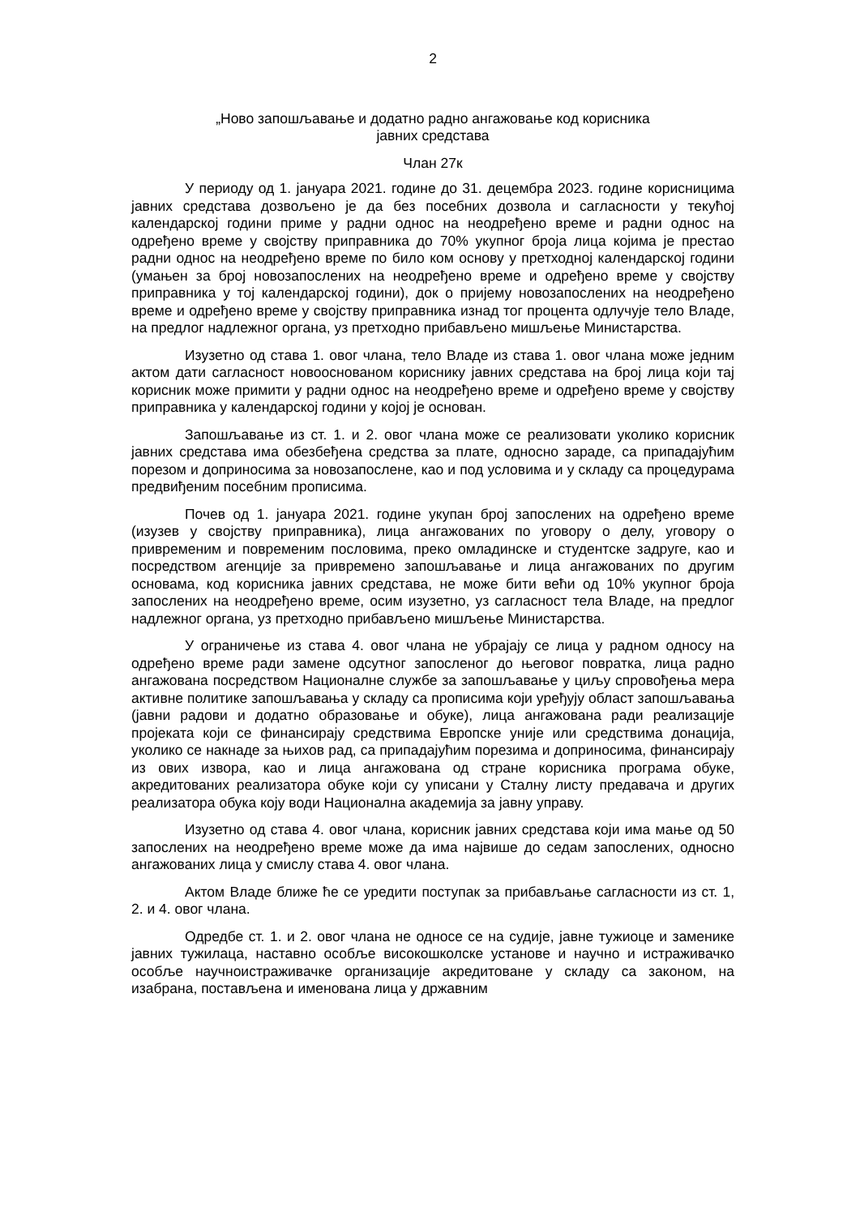2
„Ново запошљавање и додатно радно ангажовање код корисника
јавних средстава
Члан 27к
У периоду од 1. јануара 2021. године до 31. децембра 2023. године корисницима јавних средстава дозвољено је да без посебних дозвола и сагласности у текућој календарској години приме у радни однос на неодређено време и радни однос на одређено време у својству приправника до 70% укупног броја лица којима је престао радни однос на неодређено време по било ком основу у претходној календарској години (умањен за број новозапослених на неодређено време и одређено време у својству приправника у тој календарској години), док о пријему новозапослених на неодређено време и одређено време у својству приправника изнад тог процента одлучује тело Владе, на предлог надлежног органа, уз претходно прибављено мишљење Министарства.
Изузетно од става 1. овог члана, тело Владе из става 1. овог члана може једним актом дати сагласност новооснованом кориснику јавних средстава на број лица који тај корисник може примити у радни однос на неодређено време и одређено време у својству приправника у календарској години у којој је основан.
Запошљавање из ст. 1. и 2. овог члана може се реализовати уколико корисник јавних средстава има обезбеђена средства за плате, односно зараде, са припадајућим порезом и доприносима за новозапослене, као и под условима и у складу са процедурама предвиђеним посебним прописима.
Почев од 1. јануара 2021. године укупан број запослених на одређено време (изузев у својству приправника), лица ангажованих по уговору о делу, уговору о привременим и повременим пословима, преко омладинске и студентске задруге, као и посредством агенције за привремено запошљавање и лица ангажованих по другим основама, код корисника јавних средстава, не може бити већи од 10% укупног броја запослених на неодређено време, осим изузетно, уз сагласност тела Владе, на предлог надлежног органа, уз претходно прибављено мишљење Министарства.
У ограничење из става 4. овог члана не убрајају се лица у радном односу на одређено време ради замене одсутног запосленог до његовог повратка, лица радно ангажована посредством Националне службе за запошљавање у циљу спровођења мера активне политике запошљавања у складу са прописима који уређују област запошљавања (јавни радови и додатно образовање и обуке), лица ангажована ради реализације пројеката који се финансирају средствима Европске уније или средствима донација, уколико се накнаде за њихов рад, са припадајућим порезима и доприносима, финансирају из ових извора, као и лица ангажована од стране корисника програма обуке, акредитованих реализатора обуке који су уписани у Сталну листу предавача и других реализатора обука коју води Национална академија за јавну управу.
Изузетно од става 4. овог члана, корисник јавних средстава који има мање од 50 запослених на неодређено време може да има највише до седам запослених, односно ангажованих лица у смислу става 4. овог члана.
Актом Владе ближе ће се уредити поступак за прибављање сагласности из ст. 1, 2. и 4. овог члана.
Одредбе ст. 1. и 2. овог члана не односе се на судије, јавне тужиоце и заменике јавних тужилаца, наставно особље високошколске установе и научно и истраживачко особље научноистраживачке организације акредитоване у складу са законом, на изабрана, постављена и именована лица у државним